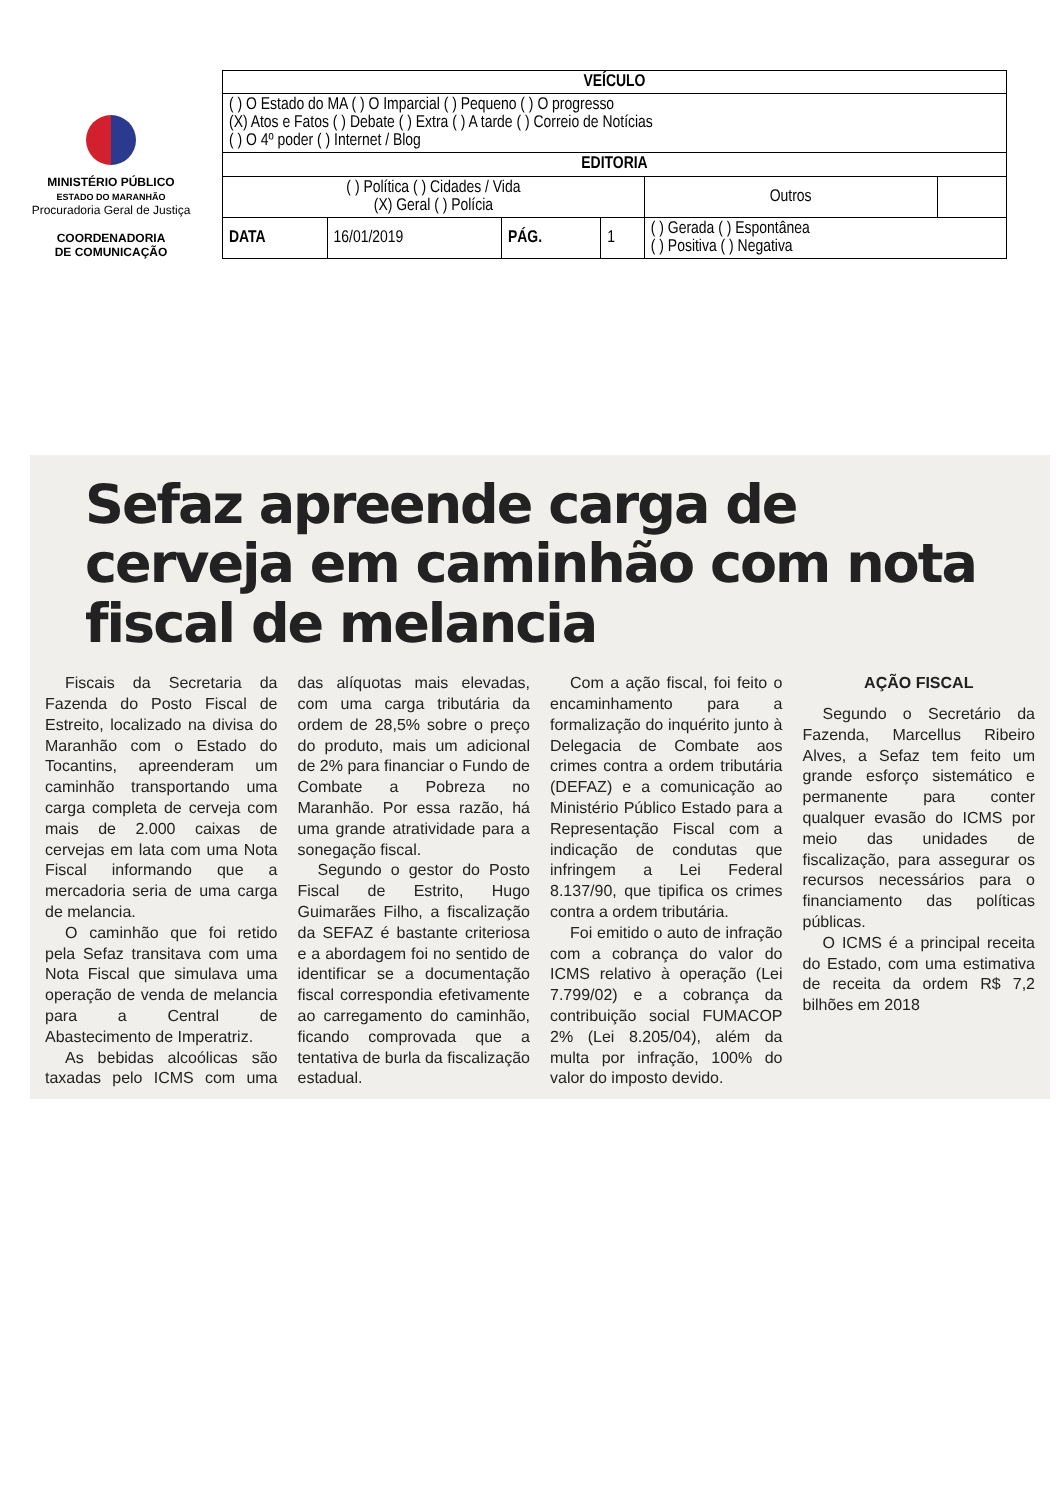MINISTÉRIO PÚBLICO
ESTADO DO MARANHÃO
Procuradoria Geral de Justiça
COORDENADORIA
DE COMUNICAÇÃO
| VEÍCULO | | | | | |
| --- | --- | --- | --- | --- | --- |
| ( ) O Estado do MA ( ) O Imparcial ( ) Pequeno ( ) O progresso (X) Atos e Fatos ( ) Debate ( ) Extra ( ) A tarde ( ) Correio de Notícias ( ) O 4º poder ( ) Internet / Blog | | | | | |
| EDITORIA | | | | | |
| ( ) Política ( ) Cidades / Vida (X) Geral ( ) Polícia | | | | Outros | |
| DATA | 16/01/2019 | PÁG. | 1 | ( ) Gerada ( ) Espontânea ( ) Positiva ( ) Negativa | |
Sefaz apreende carga de cerveja em caminhão com nota fiscal de melancia
Fiscais da Secretaria da Fazenda do Posto Fiscal de Estreito, localizado na divisa do Maranhão com o Estado do Tocantins, apreenderam um caminhão transportando uma carga completa de cerveja com mais de 2.000 caixas de cervejas em lata com uma Nota Fiscal informando que a mercadoria seria de uma carga de melancia.
O caminhão que foi retido pela Sefaz transitava com uma Nota Fiscal que simulava uma operação de venda de melancia para a Central de Abastecimento de Imperatriz.
As bebidas alcoólicas são taxadas pelo ICMS com uma das alíquotas mais elevadas, com uma carga tributária da ordem de 28,5% sobre o preço do produto, mais um adicional de 2% para financiar o Fundo de Combate a Pobreza no Maranhão. Por essa razão, há uma grande atratividade para a sonegação fiscal.
Segundo o gestor do Posto Fiscal de Estrito, Hugo Guimarães Filho, a fiscalização da SEFAZ é bastante criteriosa e a abordagem foi no sentido de identificar se a documentação fiscal correspondia efetivamente ao carregamento do caminhão, ficando comprovada que a tentativa de burla da fiscalização estadual.
Com a ação fiscal, foi feito o encaminhamento para a formalização do inquérito junto à Delegacia de Combate aos crimes contra a ordem tributária (DEFAZ) e a comunicação ao Ministério Público Estado para a Representação Fiscal com a indicação de condutas que infringem a Lei Federal 8.137/90, que tipifica os crimes contra a ordem tributária.
Foi emitido o auto de infração com a cobrança do valor do ICMS relativo à operação (Lei 7.799/02) e a cobrança da contribuição social FUMACOP 2% (Lei 8.205/04), além da multa por infração, 100% do valor do imposto devido.
AÇÃO FISCAL
Segundo o Secretário da Fazenda, Marcellus Ribeiro Alves, a Sefaz tem feito um grande esforço sistemático e permanente para conter qualquer evasão do ICMS por meio das unidades de fiscalização, para assegurar os recursos necessários para o financiamento das políticas públicas.
O ICMS é a principal receita do Estado, com uma estimativa de receita da ordem R$ 7,2 bilhões em 2018